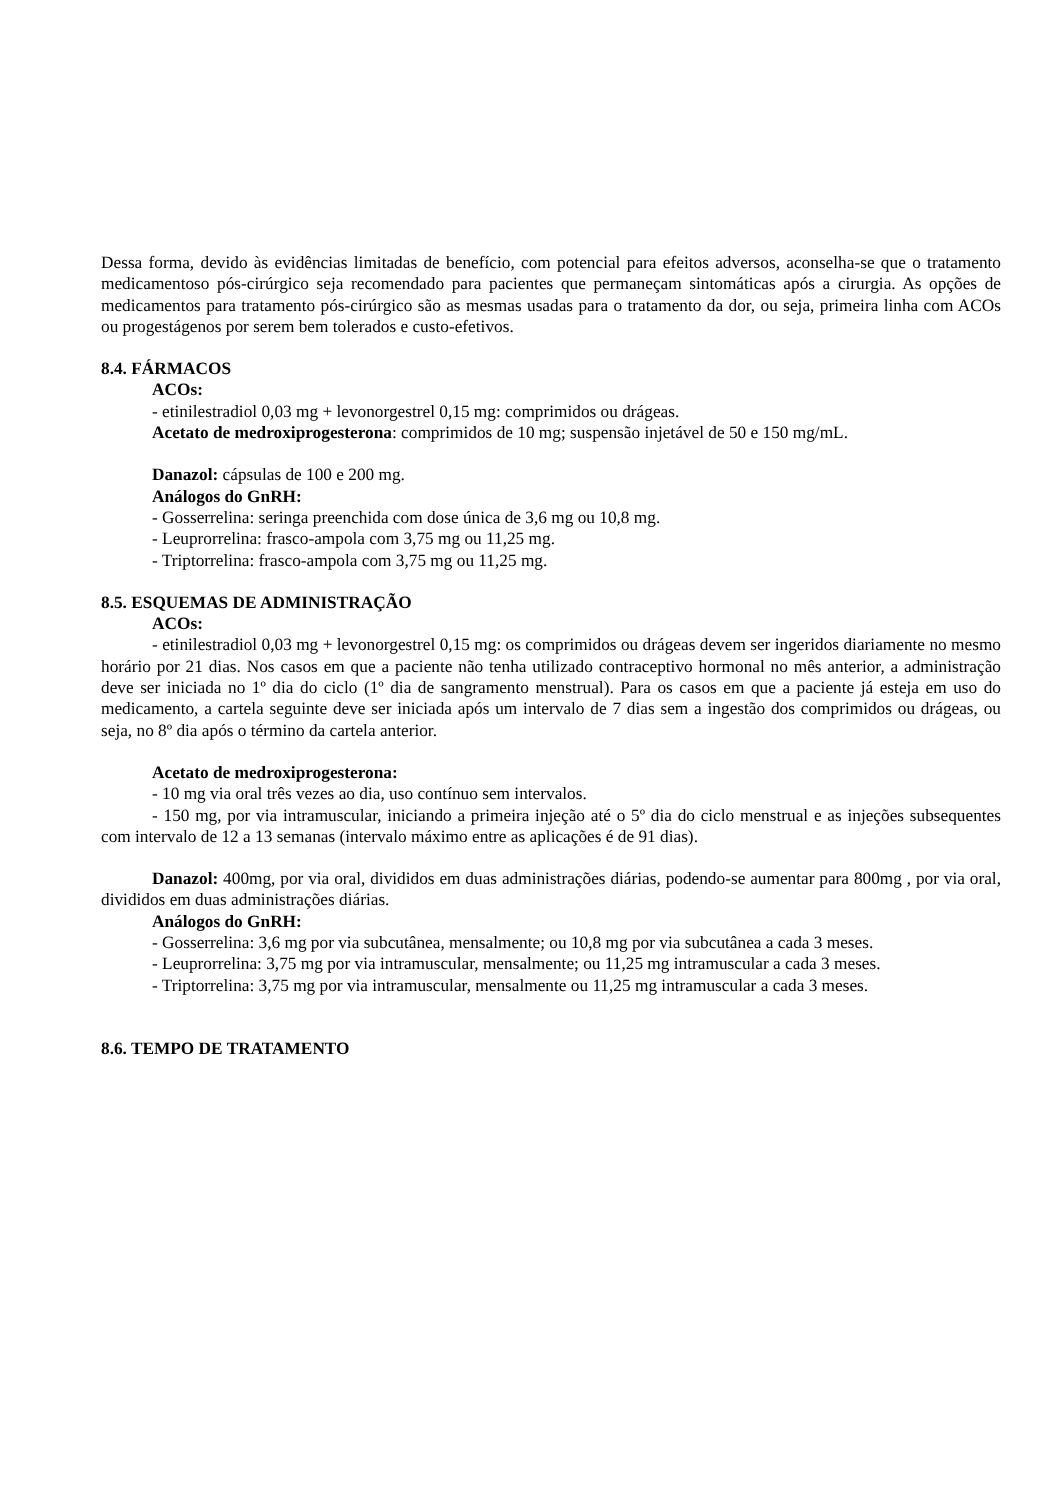Dessa forma, devido às evidências limitadas de benefício, com potencial para efeitos adversos, aconselha-se que o tratamento medicamentoso pós-cirúrgico seja recomendado para pacientes que permaneçam sintomáticas após a cirurgia. As opções de medicamentos para tratamento pós-cirúrgico são as mesmas usadas para o tratamento da dor, ou seja, primeira linha com ACOs ou progestágenos por serem bem tolerados e custo-efetivos.
8.4. FÁRMACOS
ACOs:
- etinilestradiol 0,03 mg + levonorgestrel 0,15 mg: comprimidos ou drágeas.
Acetato de medroxiprogesterona: comprimidos de 10 mg; suspensão injetável de 50 e 150 mg/mL.
Danazol: cápsulas de 100 e 200 mg.
Análogos do GnRH:
- Gosserrelina: seringa preenchida com dose única de 3,6 mg ou 10,8 mg.
- Leuprorrelina: frasco-ampola com 3,75 mg ou 11,25 mg.
- Triptorrelina: frasco-ampola com 3,75 mg ou 11,25 mg.
8.5. ESQUEMAS DE ADMINISTRAÇÃO
ACOs:
- etinilestradiol 0,03 mg + levonorgestrel 0,15 mg: os comprimidos ou drágeas devem ser ingeridos diariamente no mesmo horário por 21 dias. Nos casos em que a paciente não tenha utilizado contraceptivo hormonal no mês anterior, a administração deve ser iniciada no 1º dia do ciclo (1º dia de sangramento menstrual). Para os casos em que a paciente já esteja em uso do medicamento, a cartela seguinte deve ser iniciada após um intervalo de 7 dias sem a ingestão dos comprimidos ou drágeas, ou seja, no 8º dia após o término da cartela anterior.
Acetato de medroxiprogesterona:
- 10 mg via oral três vezes ao dia, uso contínuo sem intervalos.
- 150 mg, por via intramuscular, iniciando a primeira injeção até o 5º dia do ciclo menstrual e as injeções subsequentes com intervalo de 12 a 13 semanas (intervalo máximo entre as aplicações é de 91 dias).
Danazol: 400mg, por via oral, divididos em duas administrações diárias, podendo-se aumentar para 800mg , por via oral, divididos em duas administrações diárias.
Análogos do GnRH:
- Gosserrelina: 3,6 mg por via subcutânea, mensalmente; ou 10,8 mg por via subcutânea a cada 3 meses.
- Leuprorrelina: 3,75 mg por via intramuscular, mensalmente; ou 11,25 mg intramuscular a cada 3 meses.
- Triptorrelina: 3,75 mg por via intramuscular, mensalmente ou 11,25 mg intramuscular a cada 3 meses.
8.6. TEMPO DE TRATAMENTO